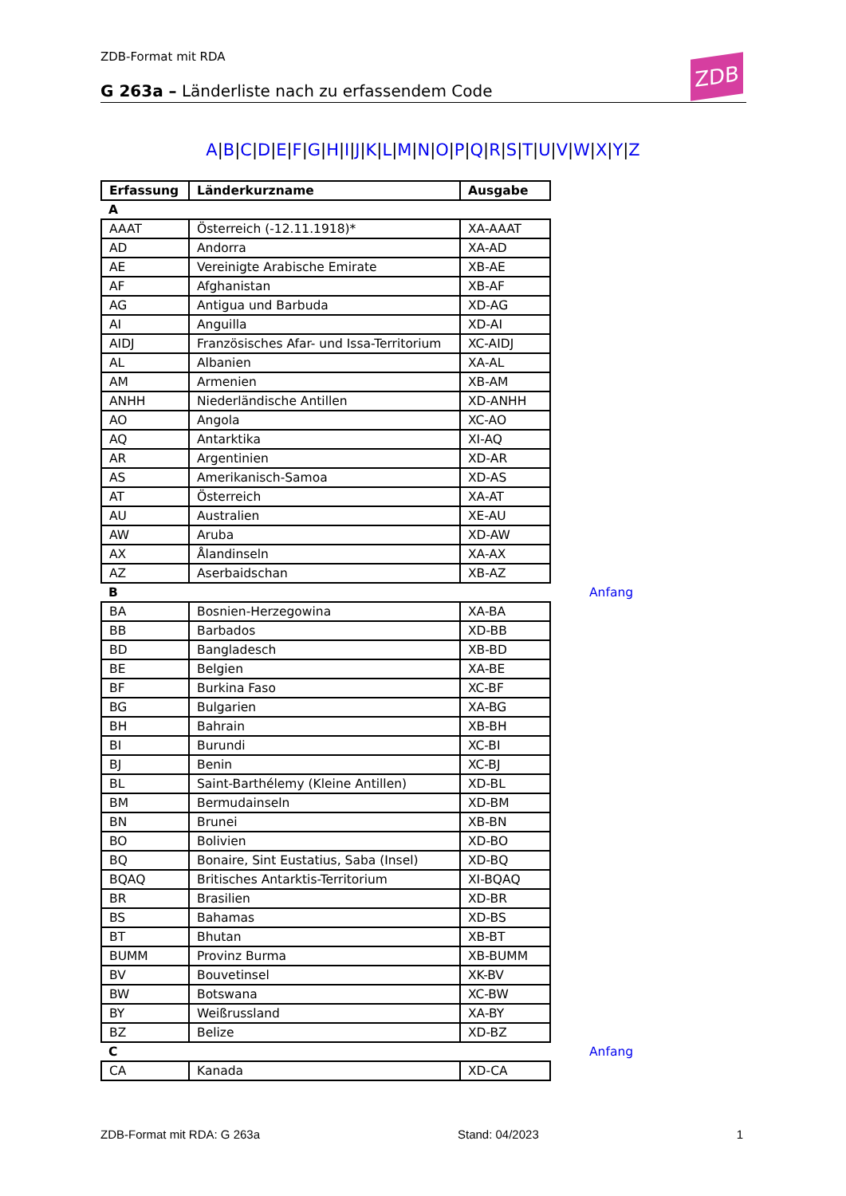ZDB-Format mit RDA ZDB
G 263a – Länderliste nach zu erfassendem Code
A|B|C|D|E|F|G|H|I|J|K|L|M|N|O|P|Q|R|S|T|U|V|W|X|Y|Z
| Erfassung | Länderkurzname | Ausgabe |
| --- | --- | --- |
| A | | |
| AAAT | Österreich (-12.11.1918)* | XA-AAAT |
| AD | Andorra | XA-AD |
| AE | Vereinigte Arabische Emirate | XB-AE |
| AF | Afghanistan | XB-AF |
| AG | Antigua und Barbuda | XD-AG |
| AI | Anguilla | XD-AI |
| AIDJ | Französisches Afar- und Issa-Territorium | XC-AIDJ |
| AL | Albanien | XA-AL |
| AM | Armenien | XB-AM |
| ANHH | Niederländische Antillen | XD-ANHH |
| AO | Angola | XC-AO |
| AQ | Antarktika | XI-AQ |
| AR | Argentinien | XD-AR |
| AS | Amerikanisch-Samoa | XD-AS |
| AT | Österreich | XA-AT |
| AU | Australien | XE-AU |
| AW | Aruba | XD-AW |
| AX | Ålandinseln | XA-AX |
| AZ | Aserbaidschan | XB-AZ |
| B Anfang | | |
| BA | Bosnien-Herzegowina | XA-BA |
| BB | Barbados | XD-BB |
| BD | Bangladesch | XB-BD |
| BE | Belgien | XA-BE |
| BF | Burkina Faso | XC-BF |
| BG | Bulgarien | XA-BG |
| BH | Bahrain | XB-BH |
| BI | Burundi | XC-BI |
| BJ | Benin | XC-BJ |
| BL | Saint-Barthélemy (Kleine Antillen) | XD-BL |
| BM | Bermudainseln | XD-BM |
| BN | Brunei | XB-BN |
| BO | Bolivien | XD-BO |
| BQ | Bonaire, Sint Eustatius, Saba (Insel) | XD-BQ |
| BQAQ | Britisches Antarktis-Territorium | XI-BQAQ |
| BR | Brasilien | XD-BR |
| BS | Bahamas | XD-BS |
| BT | Bhutan | XB-BT |
| BUMM | Provinz Burma | XB-BUMM |
| BV | Bouvetinsel | XK-BV |
| BW | Botswana | XC-BW |
| BY | Weißrussland | XA-BY |
| BZ | Belize | XD-BZ |
| C Anfang | | |
| CA | Kanada | XD-CA |
ZDB-Format mit RDA: G 263a Stand: 04/2023 1